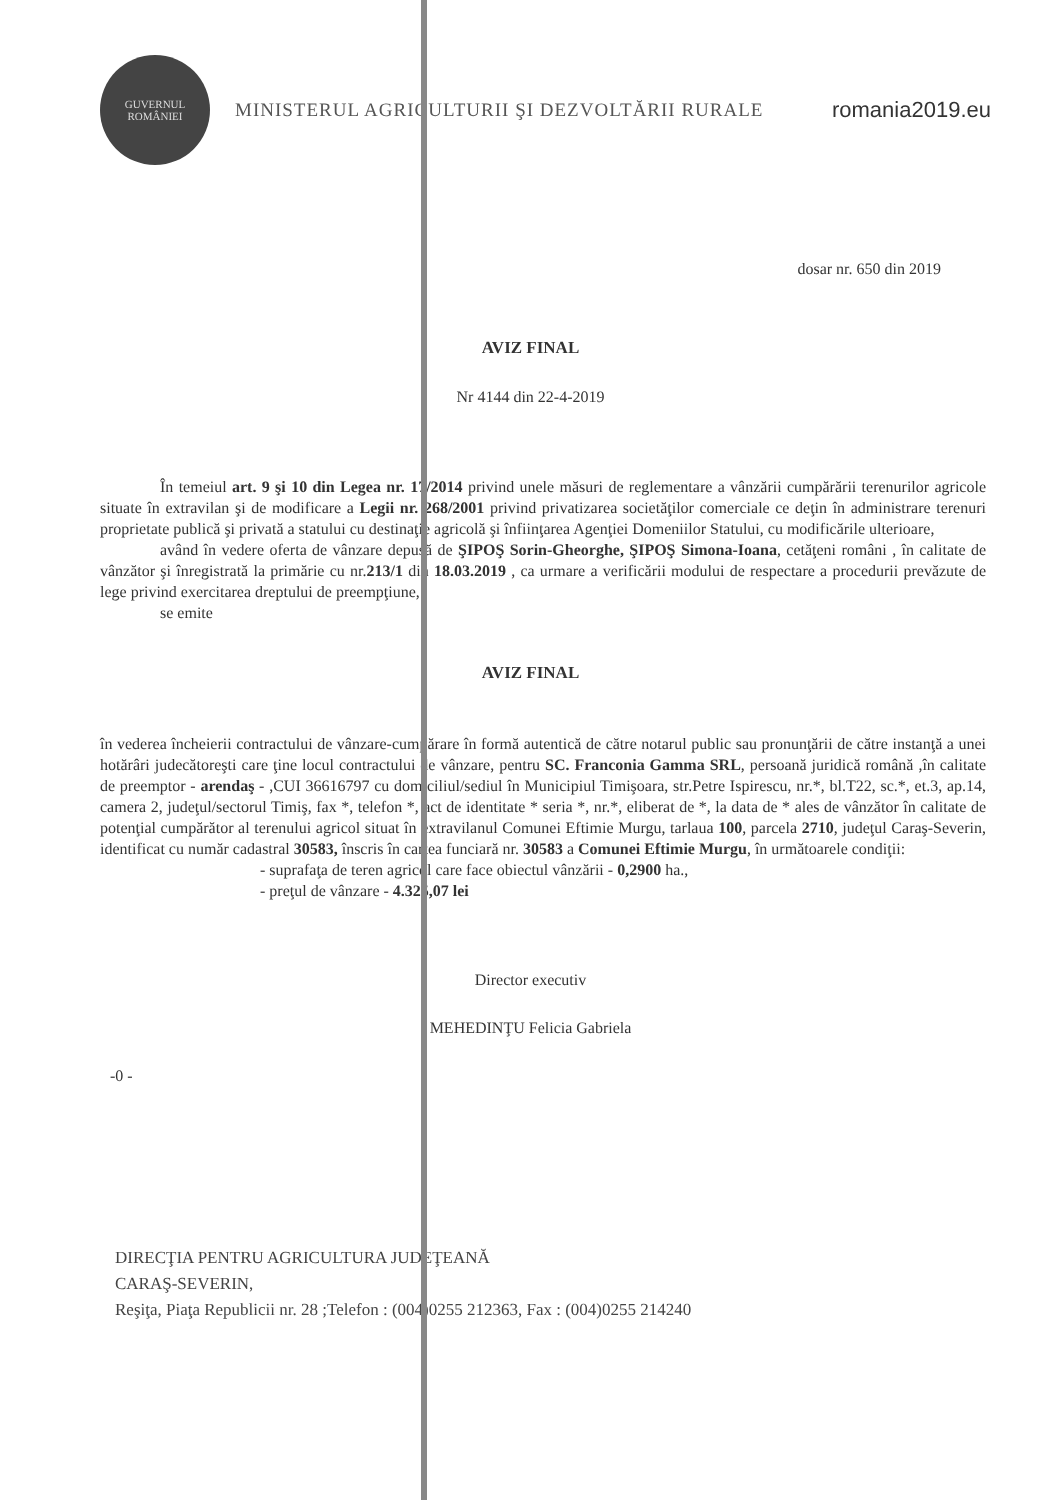GUVERNUL ROMÂNIEI
MINISTERUL AGRICULTURII ŞI DEZVOLTĂRII RURALE
romania2019.eu
dosar nr. 650 din 2019
AVIZ FINAL
Nr 4144 din 22-4-2019
În temeiul art. 9 şi 10 din Legea nr. 17/2014 privind unele măsuri de reglementare a vânzării cumpărării terenurilor agricole situate în extravilan şi de modificare a Legii nr. 268/2001 privind privatizarea societăţilor comerciale ce deţin în administrare terenuri proprietate publică şi privată a statului cu destinaţie agricolă şi înfiinţarea Agenţiei Domeniilor Statului, cu modificările ulterioare,
având în vedere oferta de vânzare depusă de ŞIPOŞ Sorin-Gheorghe, ŞIPOŞ Simona-Ioana, cetăţeni români , în calitate de vânzător şi înregistrată la primărie cu nr.213/1 din 18.03.2019 , ca urmare a verificării modului de respectare a procedurii prevăzute de lege privind exercitarea dreptului de preempţiune,
se emite
AVIZ FINAL
în vederea încheierii contractului de vânzare-cumpărare în formă autentică de către notarul public sau pronunţării de către instanţă a unei hotărâri judecătoreşti care ţine locul contractului de vânzare, pentru SC. Franconia Gamma SRL, persoană juridică română ,în calitate de preemptor - arendaş - ,CUI 36616797 cu domiciliul/sediul în Municipiul Timişoara, str.Petre Ispirescu, nr.*, bl.T22, sc.*, et.3, ap.14, camera 2, judeţul/sectorul Timiş, fax *, telefon *, act de identitate * seria *, nr.*, eliberat de *, la data de * ales de vânzător în calitate de potenţial cumpărător al terenului agricol situat în extravilanul Comunei Eftimie Murgu, tarlaua 100, parcela 2710, judeţul Caraş-Severin, identificat cu număr cadastral 30583, înscris în cartea funciară nr. 30583 a Comunei Eftimie Murgu, în următoarele condiţii:
- suprafaţa de teren agricol care face obiectul vânzării - 0,2900 ha.,
- preţul de vânzare - 4.325,07 lei
Director executiv
MEHEDINŢU Felicia Gabriela
-0 -
DIRECŢIA PENTRU AGRICULTURA JUDEŢEANĂ
CARAŞ-SEVERIN,
Reşiţa, Piaţa Republicii nr. 28 ;Telefon : (004)0255 212363, Fax : (004)0255 214240